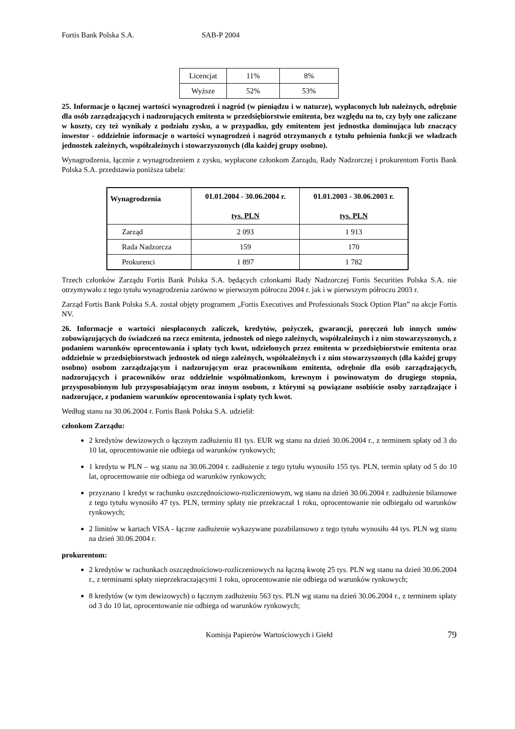Fortis Bank Polska S.A. SAB-P 2004
| Licencjat | 11% | 8% |
| Wyższe | 52% | 53% |
25. Informacje o łącznej wartości wynagrodzeń i nagród (w pieniądzu i w naturze), wypłaconych lub należnych, odrębnie dla osób zarządzających i nadzorujących emitenta w przedsiębiorstwie emitenta, bez względu na to, czy były one zaliczane w koszty, czy też wynikały z podziału zysku, a w przypadku, gdy emitentem jest jednostka dominująca lub znaczący inwestor - oddzielnie informacje o wartości wynagrodzeń i nagród otrzymanych z tytułu pełnienia funkcji we władzach jednostek zależnych, współzależnych i stowarzyszonych (dla każdej grupy osobno).
Wynagrodzenia, łącznie z wynagrodzeniem z zysku, wypłacone członkom Zarządu, Rady Nadzorczej i prokurentom Fortis Bank Polska S.A. przedstawia poniższa tabela:
| Wynagrodzenia | 01.01.2004 - 30.06.2004 r. tys. PLN | 01.01.2003 - 30.06.2003 r. tys. PLN |
| --- | --- | --- |
| Zarząd | 2 093 | 1 913 |
| Rada Nadzorcza | 159 | 170 |
| Prokurenci | 1 897 | 1 782 |
Trzech członków Zarządu Fortis Bank Polska S.A. będących członkami Rady Nadzorczej Fortis Securities Polska S.A. nie otrzymywało z tego tytułu wynagrodzenia zarówno w pierwszym półroczu 2004 r. jak i w pierwszym półroczu 2003 r.
Zarząd Fortis Bank Polska S.A. został objęty programem „Fortis Executives and Professionals Stock Option Plan” na akcje Fortis NV.
26. Informacje o wartości niespłaconych zaliczek, kredytów, pożyczek, gwarancji, poręczeń lub innych umów zobowiązujących do świadczeń na rzecz emitenta, jednostek od niego zależnych, współzależnych i z nim stowarzyszonych, z podaniem warunków oprocentowania i spłaty tych kwot, udzielonych przez emitenta w przedsiębiorstwie emitenta oraz oddzielnie w przedsiębiorstwach jednostek od niego zależnych, współzależnych i z nim stowarzyszonych (dla każdej grupy osobno) osobom zarządzającym i nadzorującym oraz pracownikom emitenta, odrębnie dla osób zarządzających, nadzorujących i pracowników oraz oddzielnie współmałżonkom, krewnym i powinowatym do drugiego stopnia, przysposobionym lub przysposabiającym oraz innym osobom, z którymi są powiązane osobiście osoby zarządzające i nadzorujące, z podaniem warunków oprocentowania i spłaty tych kwot.
Według stanu na 30.06.2004 r. Fortis Bank Polska S.A. udzielił:
członkom Zarządu:
2 kredytów dewizowych o łącznym zadłużeniu 81 tys. EUR wg stanu na dzień 30.06.2004 r., z terminem spłaty od 3 do 10 lat, oprocentowanie nie odbiega od warunków rynkowych;
1 kredytu w PLN – wg stanu na 30.06.2004 r. zadłużenie z tego tytułu wynosiło 155 tys. PLN, termin spłaty od 5 do 10 lat, oprocentowanie nie odbiega od warunków rynkowych;
przyznano 1 kredyt w rachunku oszczędnościowo-rozliczeniowym, wg stanu na dzień 30.06.2004 r. zadłużenie bilansowe z tego tytułu wynosiło 47 tys. PLN, terminy spłaty nie przekraczał 1 roku, oprocentowanie nie odbiegało od warunków rynkowych;
2 limitów w kartach VISA - łączne zadłużenie wykazywane pozabilansowo z tego tytułu wynosiło 44 tys. PLN wg stanu na dzień 30.06.2004 r.
prokurentom:
2 kredytów w rachunkach oszczędnościowo-rozliczeniowych na łączną kwotę 25 tys. PLN wg stanu na dzień 30.06.2004 r., z terminami spłaty nieprzekraczającymi 1 roku, oprocentowanie nie odbiega od warunków rynkowych;
8 kredytów (w tym dewizowych) o łącznym zadłużeniu 563 tys. PLN wg stanu na dzień 30.06.2004 r., z terminem spłaty od 3 do 10 lat, oprocentowanie nie odbiega od warunków rynkowych;
Komisja Papierów Wartościowych i Giełd 79